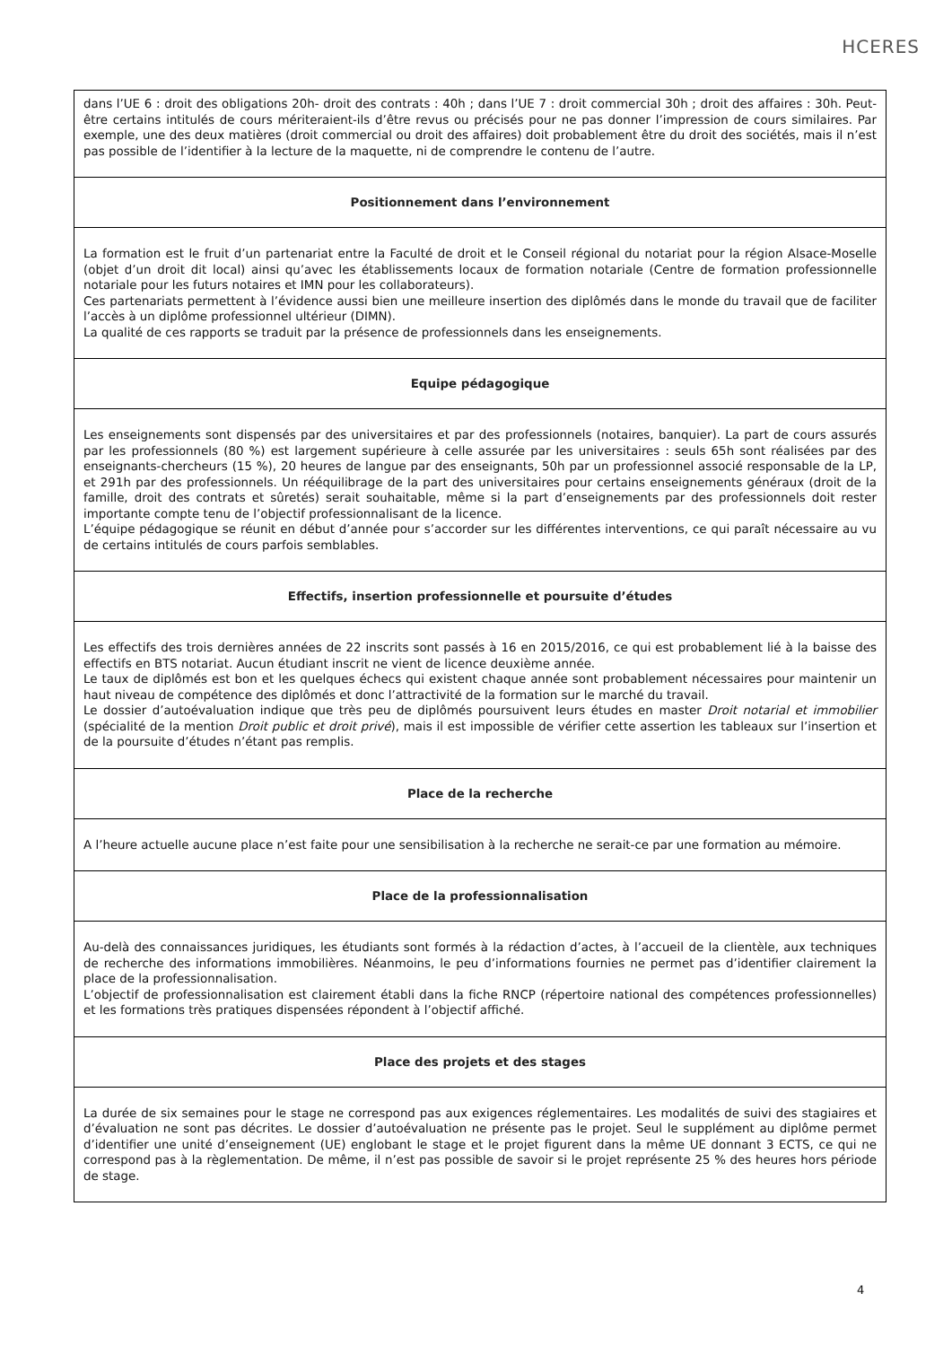HCERES
dans l’UE 6 : droit des obligations 20h- droit des contrats : 40h ; dans l’UE 7 : droit commercial 30h ; droit des affaires : 30h. Peut-être certains intitulés de cours mériteraient-ils d’être revus ou précisés pour ne pas donner l’impression de cours similaires. Par exemple, une des deux matières (droit commercial ou droit des affaires) doit probablement être du droit des sociétés, mais il n’est pas possible de l’identifier à la lecture de la maquette, ni de comprendre le contenu de l’autre.
Positionnement dans l’environnement
La formation est le fruit d’un partenariat entre la Faculté de droit et le Conseil régional du notariat pour la région Alsace-Moselle (objet d’un droit dit local) ainsi qu’avec les établissements locaux de formation notariale (Centre de formation professionnelle notariale pour les futurs notaires et IMN pour les collaborateurs).
Ces partenariats permettent à l’évidence aussi bien une meilleure insertion des diplômés dans le monde du travail que de faciliter l’accès à un diplôme professionnel ultérieur (DIMN).
La qualité de ces rapports se traduit par la présence de professionnels dans les enseignements.
Equipe pédagogique
Les enseignements sont dispensés par des universitaires et par des professionnels (notaires, banquier). La part de cours assurés par les professionnels (80 %) est largement supérieure à celle assurée par les universitaires : seuls 65h sont réalisées par des enseignants-chercheurs (15 %), 20 heures de langue par des enseignants, 50h par un professionnel associé responsable de la LP, et 291h par des professionnels. Un rééquilibrage de la part des universitaires pour certains enseignements généraux (droit de la famille, droit des contrats et sûretés) serait souhaitable, même si la part d’enseignements par des professionnels doit rester importante compte tenu de l’objectif professionnalisant de la licence.
L’équipe pédagogique se réunit en début d’année pour s’accorder sur les différentes interventions, ce qui paraît nécessaire au vu de certains intitulés de cours parfois semblables.
Effectifs, insertion professionnelle et poursuite d’études
Les effectifs des trois dernières années de 22 inscrits sont passés à 16 en 2015/2016, ce qui est probablement lié à la baisse des effectifs en BTS notariat. Aucun étudiant inscrit ne vient de licence deuxième année.
Le taux de diplômés est bon et les quelques échecs qui existent chaque année sont probablement nécessaires pour maintenir un haut niveau de compétence des diplômés et donc l’attractivité de la formation sur le marché du travail.
Le dossier d’autoévaluation indique que très peu de diplômés poursuivent leurs études en master Droit notarial et immobilier (spécialité de la mention Droit public et droit privé), mais il est impossible de vérifier cette assertion les tableaux sur l’insertion et de la poursuite d’études n’étant pas remplis.
Place de la recherche
A l’heure actuelle aucune place n’est faite pour une sensibilisation à la recherche ne serait-ce par une formation au mémoire.
Place de la professionnalisation
Au-delà des connaissances juridiques, les étudiants sont formés à la rédaction d’actes, à l’accueil de la clientèle, aux techniques de recherche des informations immobilières. Néanmoins, le peu d’informations fournies ne permet pas d’identifier clairement la place de la professionnalisation.
L’objectif de professionnalisation est clairement établi dans la fiche RNCP (répertoire national des compétences professionnelles) et les formations très pratiques dispensées répondent à l’objectif affiché.
Place des projets et des stages
La durée de six semaines pour le stage ne correspond pas aux exigences réglementaires. Les modalités de suivi des stagiaires et d’évaluation ne sont pas décrites. Le dossier d’autoévaluation ne présente pas le projet. Seul le supplément au diplôme permet d’identifier une unité d’enseignement (UE) englobant le stage et le projet figurent dans la même UE donnant 3 ECTS, ce qui ne correspond pas à la règlementation. De même, il n’est pas possible de savoir si le projet représente 25 % des heures hors période de stage.
4